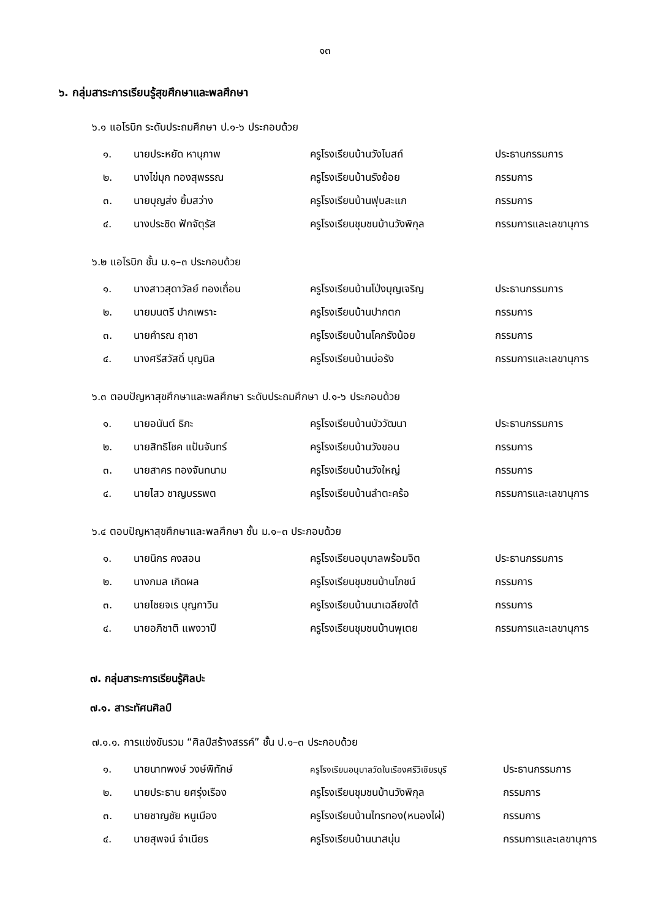๑๓
๖. กลุ่มสาระการเรียนรู้สุขศึกษาและพลศึกษา
๖.๑ แอโรบิก ระดับประถมศึกษา ป.๑-๖ ประกอบด้วย
| ๑. | นายประหยัด หานุภาพ | ครูโรงเรียนบ้านวังโบสถ์ | ประธานกรรมการ |
| ๒. | นางไข่มุก ทองสุพรรณ | ครูโรงเรียนบ้านรังย้อย | กรรมการ |
| ๓. | นายบุญส่ง ยิ้มสว่าง | ครูโรงเรียนบ้านฟุบสะแก | กรรมการ |
| ๔. | นางประชิด ฟักจัตุรัส | ครูโรงเรียนชุมชนบ้านวังพิกุล | กรรมการและเลขานุการ |
๖.๒ แอโรบิก ชั้น ม.๑–๓ ประกอบด้วย
| ๑. | นางสาวสุดาวัลย์ ทองเถื่อน | ครูโรงเรียนบ้านโป่งบุญเจริญ | ประธานกรรมการ |
| ๒. | นายมนตรี ปากเพราะ | ครูโรงเรียนบ้านปากตก | กรรมการ |
| ๓. | นายคำรณ ฤาชา | ครูโรงเรียนบ้านโคกรังน้อย | กรรมการ |
| ๔. | นางศรีสวัสดิ์ บุญนิล | ครูโรงเรียนบ้านบ่อรัง | กรรมการและเลขานุการ |
๖.๓ ตอบปัญหาสุขศึกษาและพลศึกษา ระดับประถมศึกษา ป.๑-๖ ประกอบด้วย
| ๑. | นายอนันต์ ธิกะ | ครูโรงเรียนบ้านบัววัฒนา | ประธานกรรมการ |
| ๒. | นายสิทธิโชค แป้นจันทร์ | ครูโรงเรียนบ้านวังขอน | กรรมการ |
| ๓. | นายสาคร ทองจันทนาม | ครูโรงเรียนบ้านวังใหญ่ | กรรมการ |
| ๔. | นายไสว ชาญบรรพต | ครูโรงเรียนบ้านลำตะคร้อ | กรรมการและเลขานุการ |
๖.๔ ตอบปัญหาสุขศึกษาและพลศึกษา ชั้น ม.๑–๓ ประกอบด้วย
| ๑. | นายนิกร คงสอน | ครูโรงเรียนอนุบาลพร้อมจิต | ประธานกรรมการ |
| ๒. | นางกมล เกิดผล | ครูโรงเรียนชุมชนบ้านโภชน์ | กรรมการ |
| ๓. | นายไชยจเร บุญกาวิน | ครูโรงเรียนบ้านนาเฉลียงใต้ | กรรมการ |
| ๔. | นายอภิชาติ แพงวาปี | ครูโรงเรียนชุมชนบ้านพุเตย | กรรมการและเลขานุการ |
๗. กลุ่มสาระการเรียนรู้ศิลปะ
๗.๑. สาระทัศนศิลป์
๗.๑.๑. การแข่งขันรวม “ศิลป์สร้างสรรค์” ชั้น ป.๑–๓ ประกอบด้วย
| ๑. | นายนาทพงษ์ วงษ์พิทักษ์ | ครูโรงเรียนอนุบาลวัดในเรืองศรีวิเชียรบุรี | ประธานกรรมการ |
| ๒. | นายประธาน ยศรุ่งเรือง | ครูโรงเรียนชุมชนบ้านวังพิกุล | กรรมการ |
| ๓. | นายชาญชัย หนูเมือง | ครูโรงเรียนบ้านไทรทอง(หนองไผ่) | กรรมการ |
| ๔. | นายสุพจน์ จำเนียร | ครูโรงเรียนบ้านนาสนุ่น | กรรมการและเลขานุการ |